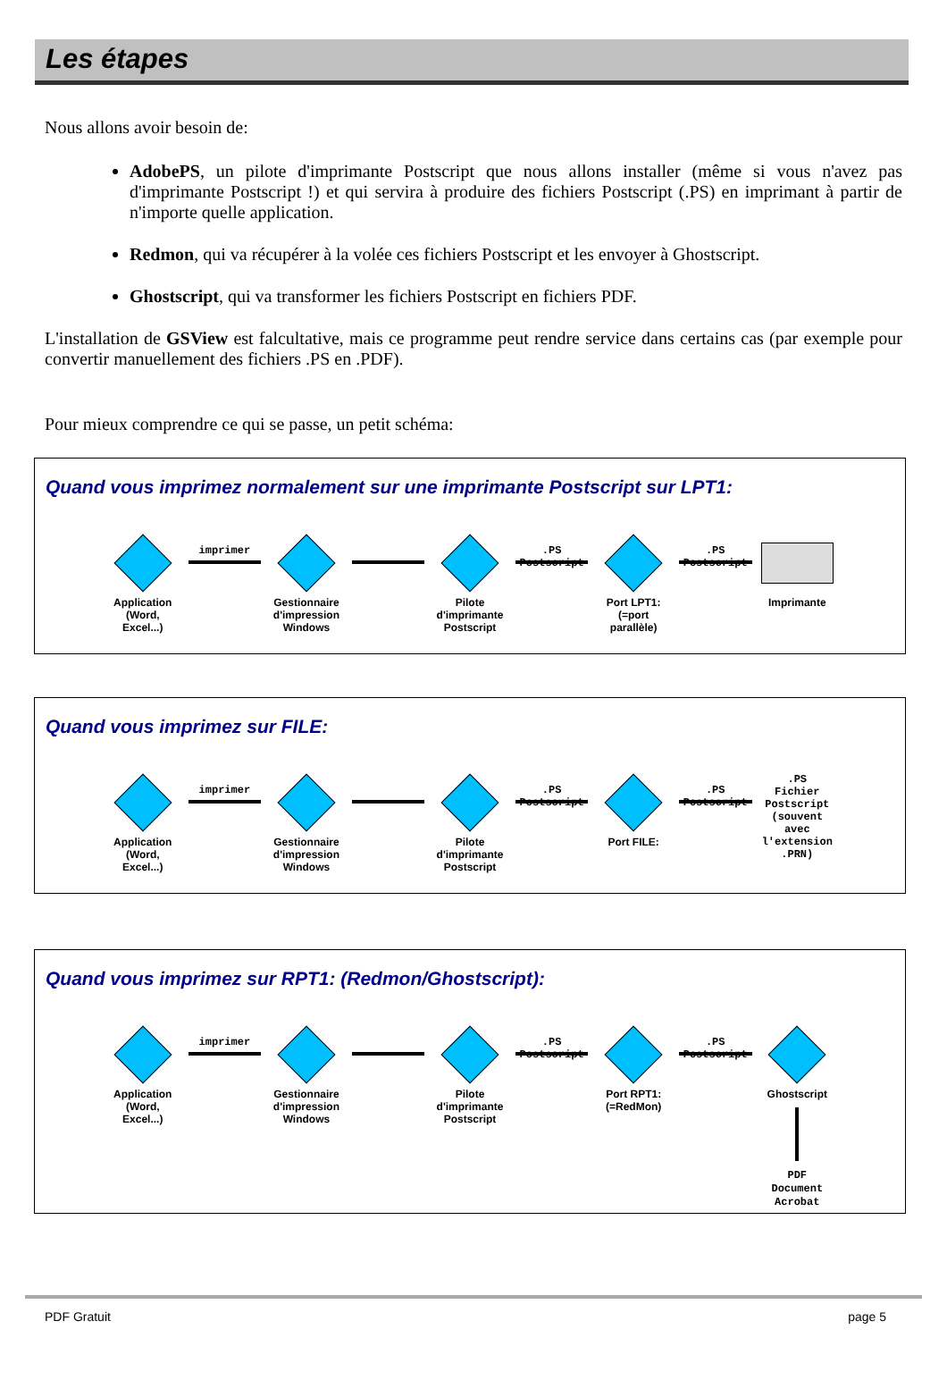Les étapes
Nous allons avoir besoin de:
AdobePS, un pilote d'imprimante Postscript que nous allons installer (même si vous n'avez pas d'imprimante Postscript !) et qui servira à produire des fichiers Postscript (.PS) en imprimant à partir de n'importe quelle application.
Redmon, qui va récupérer à la volée ces fichiers Postscript et les envoyer à Ghostscript.
Ghostscript, qui va transformer les fichiers Postscript en fichiers PDF.
L'installation de GSView est falcultative, mais ce programme peut rendre service dans certains cas (par exemple pour convertir manuellement des fichiers .PS en .PDF).
Pour mieux comprendre ce qui se passe, un petit schéma:
Quand vous imprimez normalement sur une imprimante Postscript sur LPT1:
Application
(Word, Excel...)
imprimer
Gestionnaire
d'impression
Windows
Pilote d'imprimante
Postscript
.PS Postscript
Port LPT1:
(=port parallèle)
.PS Postscript
Imprimante
Quand vous imprimez sur FILE:
Application
(Word, Excel...)
imprimer
Gestionnaire
d'impression
Windows
Pilote d'imprimante
Postscript
.PS Postscript
Port FILE:
.PS Postscript
.PS
Fichier
Postscript
(souvent avec
l'extension .PRN)
Quand vous imprimez sur RPT1: (Redmon/Ghostscript):
Application
(Word, Excel...)
imprimer
Gestionnaire
d'impression
Windows
Pilote d'imprimante
Postscript
.PS Postscript
Port RPT1:
(=RedMon)
.PS Postscript
Ghostscript
PDF
Document Acrobat
PDF Gratuit page 5